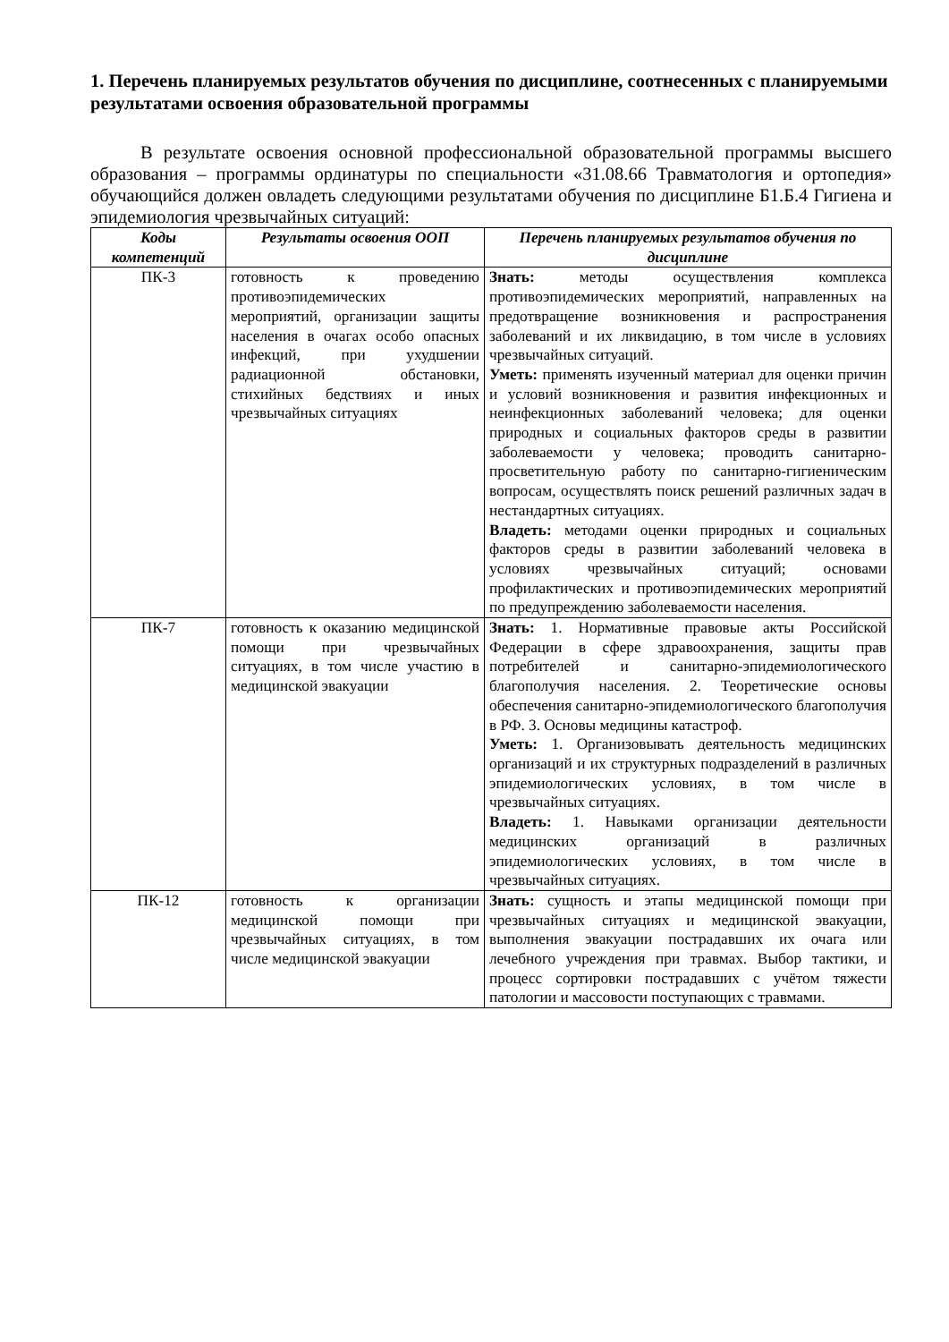1. Перечень планируемых результатов обучения по дисциплине, соотнесенных с планируемыми результатами освоения образовательной программы
В результате освоения основной профессиональной образовательной программы высшего образования – программы ординатуры по специальности «31.08.66 Травматология и ортопедия» обучающийся должен овладеть следующими результатами обучения по дисциплине Б1.Б.4 Гигиена и эпидемиология чрезвычайных ситуаций:
| Коды компетенций | Результаты освоения ООП | Перечень планируемых результатов обучения по дисциплине |
| --- | --- | --- |
| ПК-3 | готовность к проведению противоэпидемических мероприятий, организации защиты населения в очагах особо опасных инфекций, при ухудшении радиационной обстановки, стихийных бедствиях и иных чрезвычайных ситуациях | Знать: методы осуществления комплекса противоэпидемических мероприятий, направленных на предотвращение возникновения и распространения заболеваний и их ликвидацию, в том числе в условиях чрезвычайных ситуаций. Уметь: применять изученный материал для оценки причин и условий возникновения и развития инфекционных и неинфекционных заболеваний человека; для оценки природных и социальных факторов среды в развитии заболеваемости у человека; проводить санитарно-просветительную работу по санитарно-гигиеническим вопросам, осуществлять поиск решений различных задач в нестандартных ситуациях. Владеть: методами оценки природных и социальных факторов среды в развитии заболеваний человека в условиях чрезвычайных ситуаций; основами профилактических и противоэпидемических мероприятий по предупреждению заболеваемости населения. |
| ПК-7 | готовность к оказанию медицинской помощи при чрезвычайных ситуациях, в том числе участию в медицинской эвакуации | Знать: 1. Нормативные правовые акты Российской Федерации в сфере здравоохранения, защиты прав потребителей и санитарно-эпидемиологического благополучия населения. 2. Теоретические основы обеспечения санитарно-эпидемиологического благополучия в РФ. 3. Основы медицины катастроф. Уметь: 1. Организовывать деятельность медицинских организаций и их структурных подразделений в различных эпидемиологических условиях, в том числе в чрезвычайных ситуациях. Владеть: 1. Навыками организации деятельности медицинских организаций в различных эпидемиологических условиях, в том числе в чрезвычайных ситуациях. |
| ПК-12 | готовность к организации медицинской помощи при чрезвычайных ситуациях, в том числе медицинской эвакуации | Знать: сущность и этапы медицинской помощи при чрезвычайных ситуациях и медицинской эвакуации, выполнения эвакуации пострадавших их очага или лечебного учреждения при травмах. Выбор тактики, и процесс сортировки пострадавших с учётом тяжести патологии и массовости поступающих с травмами. |